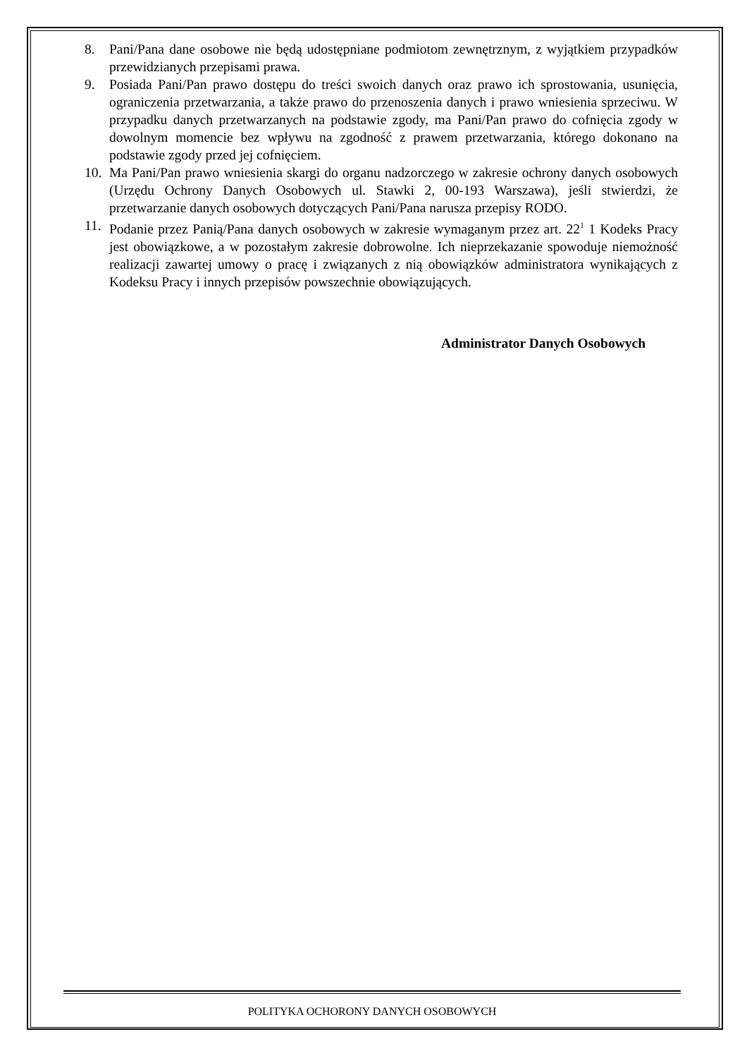8. Pani/Pana dane osobowe nie będą udostępniane podmiotom zewnętrznym, z wyjątkiem przypadków przewidzianych przepisami prawa.
9. Posiada Pani/Pan prawo dostępu do treści swoich danych oraz prawo ich sprostowania, usunięcia, ograniczenia przetwarzania, a także prawo do przenoszenia danych i prawo wniesienia sprzeciwu. W przypadku danych przetwarzanych na podstawie zgody, ma Pani/Pan prawo do cofnięcia zgody w dowolnym momencie bez wpływu na zgodność z prawem przetwarzania, którego dokonano na podstawie zgody przed jej cofnięciem.
10. Ma Pani/Pan prawo wniesienia skargi do organu nadzorczego w zakresie ochrony danych osobowych (Urzędu Ochrony Danych Osobowych ul. Stawki 2, 00-193 Warszawa), jeśli stwierdzi, że przetwarzanie danych osobowych dotyczących Pani/Pana narusza przepisy RODO.
11. Podanie przez Panią/Pana danych osobowych w zakresie wymaganym przez art. 22<sup>1</sup> 1 Kodeks Pracy jest obowiązkowe, a w pozostałym zakresie dobrowolne. Ich nieprzekazanie spowoduje niemożność realizacji zawartej umowy o pracę i związanych z nią obowiązków administratora wynikających z Kodeksu Pracy i innych przepisów powszechnie obowiązujących.
Administrator Danych Osobowych
POLITYKA OCHORONY DANYCH OSOBOWYCH